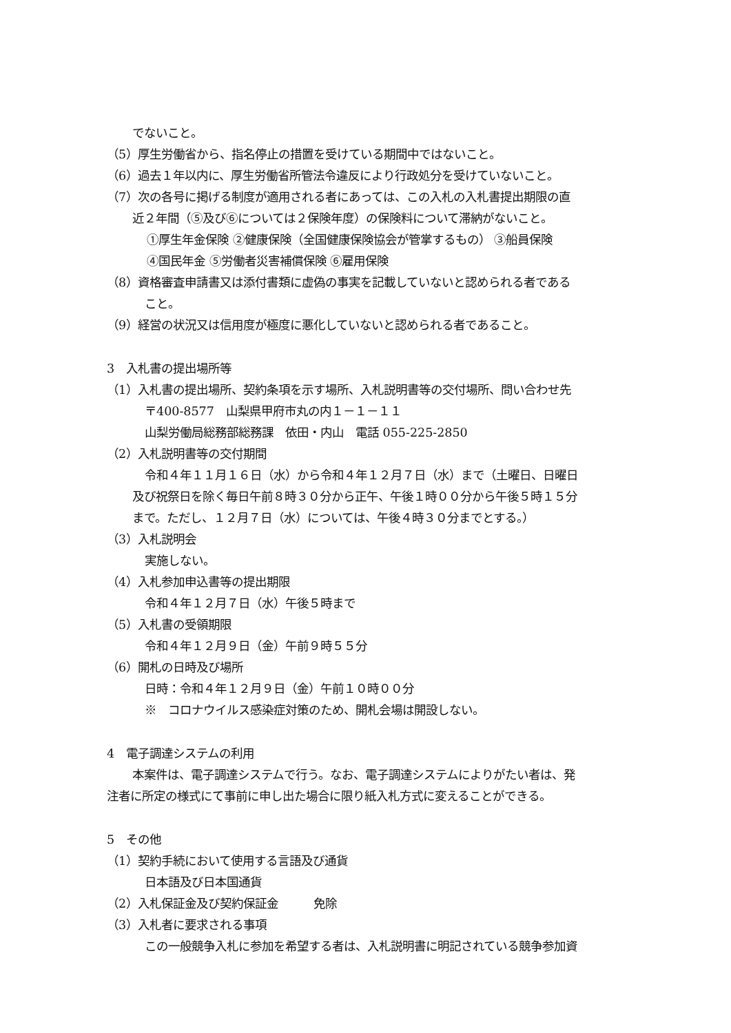でないこと。
（5）厚生労働省から、指名停止の措置を受けている期間中ではないこと。
（6）過去１年以内に、厚生労働省所管法令違反により行政処分を受けていないこと。
（7）次の各号に掲げる制度が適用される者にあっては、この入札の入札書提出期限の直
近２年間（⑤及び⑥については２保険年度）の保険料について滞納がないこと。
①厚生年金保険 ②健康保険（全国健康保険協会が管掌するもの） ③船員保険
④国民年金 ⑤労働者災害補償保険 ⑥雇用保険
（8）資格審査申請書又は添付書類に虚偽の事実を記載していないと認められる者である
こと。
（9）経営の状況又は信用度が極度に悪化していないと認められる者であること。
3　入札書の提出場所等
（1）入札書の提出場所、契約条項を示す場所、入札説明書等の交付場所、問い合わせ先
〒400-8577　山梨県甲府市丸の内１－１－１１
山梨労働局総務部総務課　依田・内山　電話 055-225-2850
（2）入札説明書等の交付期間
令和４年１１月１６日（水）から令和４年１２月７日（水）まで（土曜日、日曜日
及び祝祭日を除く毎日午前８時３０分から正午、午後１時００分から午後５時１５分
まで。ただし、１２月７日（水）については、午後４時３０分までとする。）
（3）入札説明会
実施しない。
（4）入札参加申込書等の提出期限
令和４年１２月７日（水）午後５時まで
（5）入札書の受領期限
令和４年１２月９日（金）午前９時５５分
（6）開札の日時及び場所
日時：令和４年１２月９日（金）午前１０時００分
※　コロナウイルス感染症対策のため、開札会場は開設しない。
4　電子調達システムの利用
本案件は、電子調達システムで行う。なお、電子調達システムによりがたい者は、発
注者に所定の様式にて事前に申し出た場合に限り紙入札方式に変えることができる。
5　その他
（1）契約手続において使用する言語及び通貨
日本語及び日本国通貨
（2）入札保証金及び契約保証金　　　免除
（3）入札者に要求される事項
この一般競争入札に参加を希望する者は、入札説明書に明記されている競争参加資